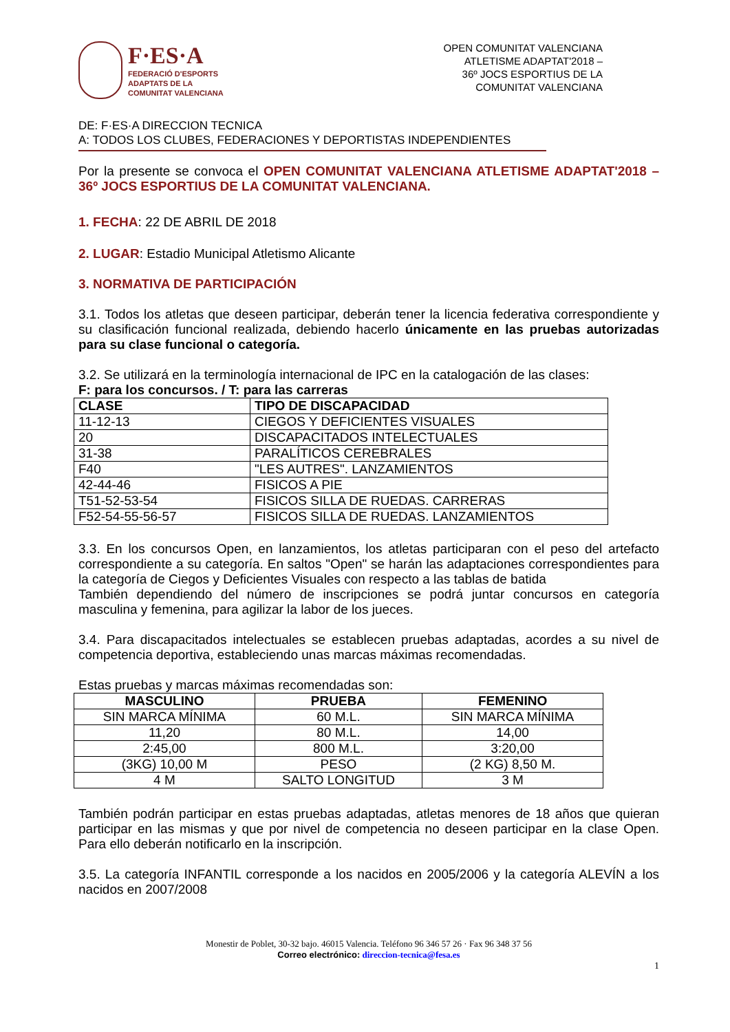F·ES·A
FEDERACIÓ D'ESPORTS
ADAPTATS DE LA
COMUNITAT VALENCIANA
OPEN COMUNITAT VALENCIANA
ATLETISME ADAPTAT'2018 –
36º JOCS ESPORTIUS DE LA
COMUNITAT VALENCIANA
DE: F·ES·A DIRECCION TECNICA
A: TODOS LOS CLUBES, FEDERACIONES Y DEPORTISTAS INDEPENDIENTES
Por la presente se convoca el OPEN COMUNITAT VALENCIANA ATLETISME ADAPTAT'2018 – 36º JOCS ESPORTIUS DE LA COMUNITAT VALENCIANA.
1. FECHA: 22 DE ABRIL DE 2018
2. LUGAR: Estadio Municipal Atletismo Alicante
3. NORMATIVA DE PARTICIPACIÓN
3.1. Todos los atletas que deseen participar, deberán tener la licencia federativa correspondiente y su clasificación funcional realizada, debiendo hacerlo únicamente en las pruebas autorizadas para su clase funcional o categoría.
3.2. Se utilizará en la terminología internacional de IPC en la catalogación de las clases:
F: para los concursos. / T: para las carreras
| CLASE | TIPO DE DISCAPACIDAD |
| --- | --- |
| 11-12-13 | CIEGOS Y DEFICIENTES VISUALES |
| 20 | DISCAPACITADOS INTELECTUALES |
| 31-38 | PARALÍTICOS CEREBRALES |
| F40 | "LES AUTRES". LANZAMIENTOS |
| 42-44-46 | FISICOS A PIE |
| T51-52-53-54 | FISICOS SILLA DE RUEDAS. CARRERAS |
| F52-54-55-56-57 | FISICOS SILLA DE RUEDAS. LANZAMIENTOS |
3.3. En los concursos Open, en lanzamientos, los atletas participaran con el peso del artefacto correspondiente a su categoría. En saltos "Open" se harán las adaptaciones correspondientes para la categoría de Ciegos y Deficientes Visuales con respecto a las tablas de batida
También dependiendo del número de inscripciones se podrá juntar concursos en categoría masculina y femenina, para agilizar la labor de los jueces.
3.4. Para discapacitados intelectuales se establecen pruebas adaptadas, acordes a su nivel de competencia deportiva, estableciendo unas marcas máximas recomendadas.
Estas pruebas y marcas máximas recomendadas son:
| MASCULINO | PRUEBA | FEMENINO |
| --- | --- | --- |
| SIN MARCA MÍNIMA | 60 M.L. | SIN MARCA MÍNIMA |
| 11,20 | 80 M.L. | 14,00 |
| 2:45,00 | 800 M.L. | 3:20,00 |
| (3KG) 10,00 M | PESO | (2 KG) 8,50 M. |
| 4 M | SALTO LONGITUD | 3 M |
También podrán participar en estas pruebas adaptadas, atletas menores de 18 años que quieran participar en las mismas y que por nivel de competencia no deseen participar en la clase Open. Para ello deberán notificarlo en la inscripción.
3.5. La categoría INFANTIL corresponde a los nacidos en 2005/2006 y la categoría ALEVÍN a los nacidos en 2007/2008
Monestir de Poblet, 30-32 bajo. 46015 Valencia. Teléfono 96 346 57 26 · Fax 96 348 37 56
Correo electrónico: direccion-tecnica@fesa.es
1